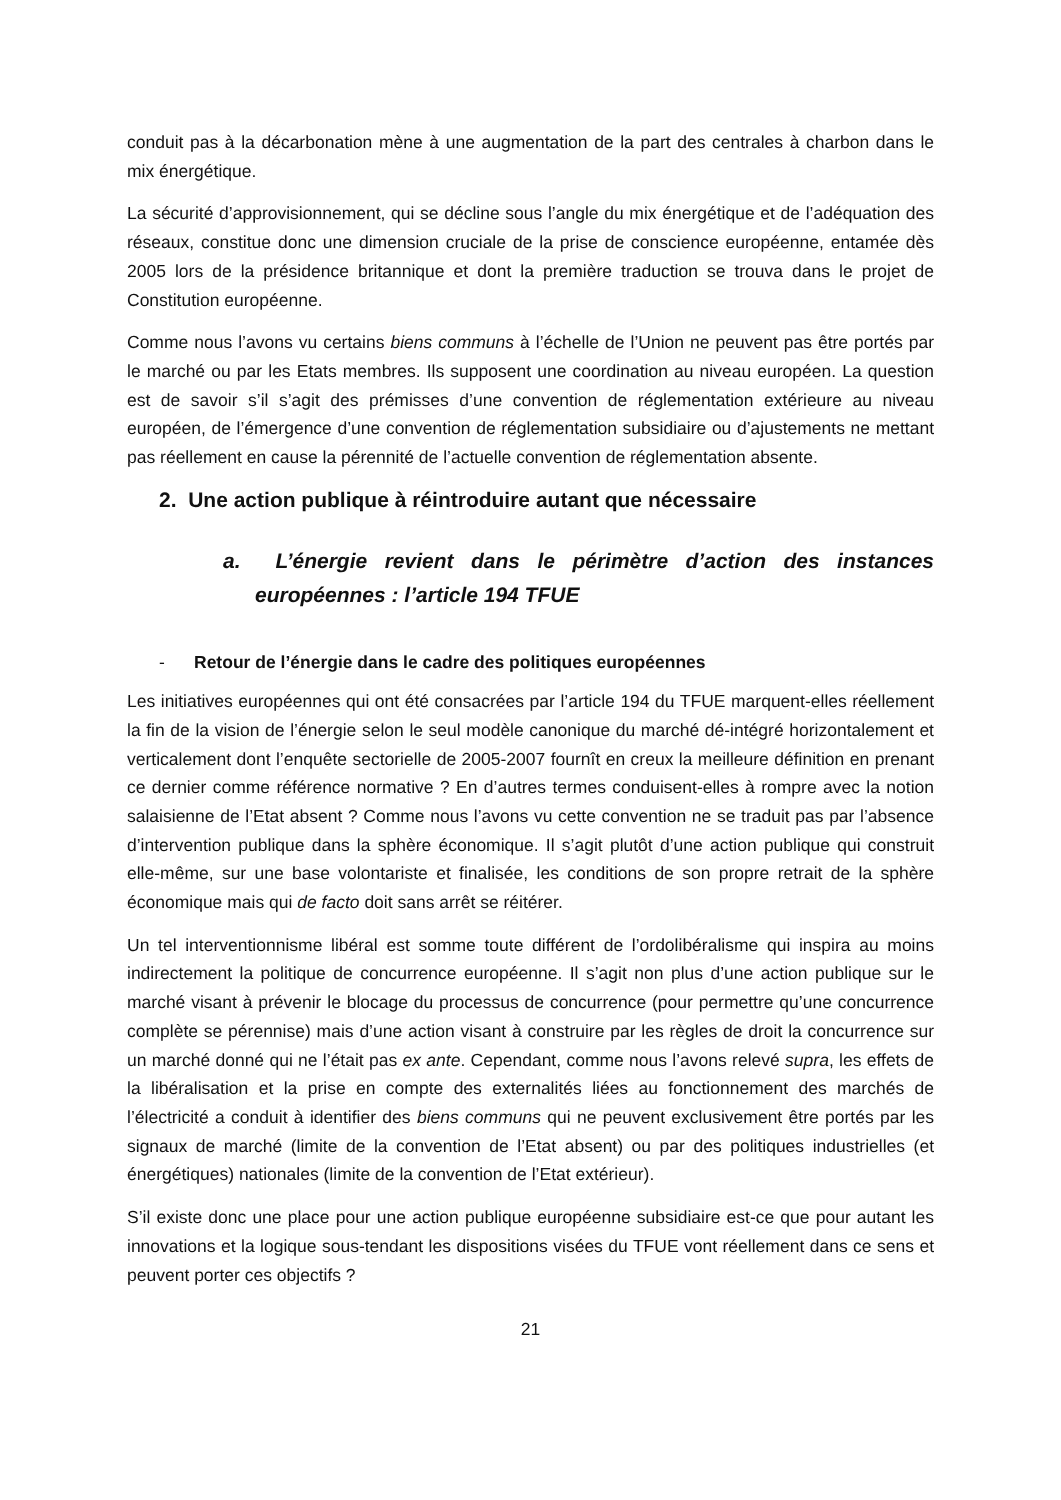conduit pas à la décarbonation mène à une augmentation de la part des centrales à charbon dans le mix énergétique.
La sécurité d’approvisionnement, qui se décline sous l’angle du mix énergétique et de l’adéquation des réseaux, constitue donc une dimension cruciale de la prise de conscience européenne, entamée dès 2005 lors de la présidence britannique et dont la première traduction se trouva dans le projet de Constitution européenne.
Comme nous l’avons vu certains biens communs à l’échelle de l’Union ne peuvent pas être portés par le marché ou par les Etats membres. Ils supposent une coordination au niveau européen. La question est de savoir s’il s’agit des prémisses d’une convention de réglementation extérieure au niveau européen, de l’émergence d’une convention de réglementation subsidiaire ou d’ajustements ne mettant pas réellement en cause la pérennité de l’actuelle convention de réglementation absente.
2. Une action publique à réintroduire autant que nécessaire
a. L’énergie revient dans le périmètre d’action des instances européennes : l’article 194 TFUE
- Retour de l’énergie dans le cadre des politiques européennes
Les initiatives européennes qui ont été consacrées par l’article 194 du TFUE marquent-elles réellement la fin de la vision de l’énergie selon le seul modèle canonique du marché dé-intégré horizontalement et verticalement dont l’enquête sectorielle de 2005-2007 fournît en creux la meilleure définition en prenant ce dernier comme référence normative ? En d’autres termes conduisent-elles à rompre avec la notion salaisienne de l’Etat absent ? Comme nous l’avons vu cette convention ne se traduit pas par l’absence d’intervention publique dans la sphère économique. Il s’agit plutôt d’une action publique qui construit elle-même, sur une base volontariste et finalisée, les conditions de son propre retrait de la sphère économique mais qui de facto doit sans arrêt se réitérer.
Un tel interventionnisme libéral est somme toute différent de l’ordolibéralisme qui inspira au moins indirectement la politique de concurrence européenne. Il s’agit non plus d’une action publique sur le marché visant à prévenir le blocage du processus de concurrence (pour permettre qu’une concurrence complète se pérennise) mais d’une action visant à construire par les règles de droit la concurrence sur un marché donné qui ne l’était pas ex ante. Cependant, comme nous l’avons relevé supra, les effets de la libéralisation et la prise en compte des externalités liées au fonctionnement des marchés de l’électricité a conduit à identifier des biens communs qui ne peuvent exclusivement être portés par les signaux de marché (limite de la convention de l’Etat absent) ou par des politiques industrielles (et énergétiques) nationales (limite de la convention de l’Etat extérieur).
S’il existe donc une place pour une action publique européenne subsidiaire est-ce que pour autant les innovations et la logique sous-tendant les dispositions visées du TFUE vont réellement dans ce sens et peuvent porter ces objectifs ?
21